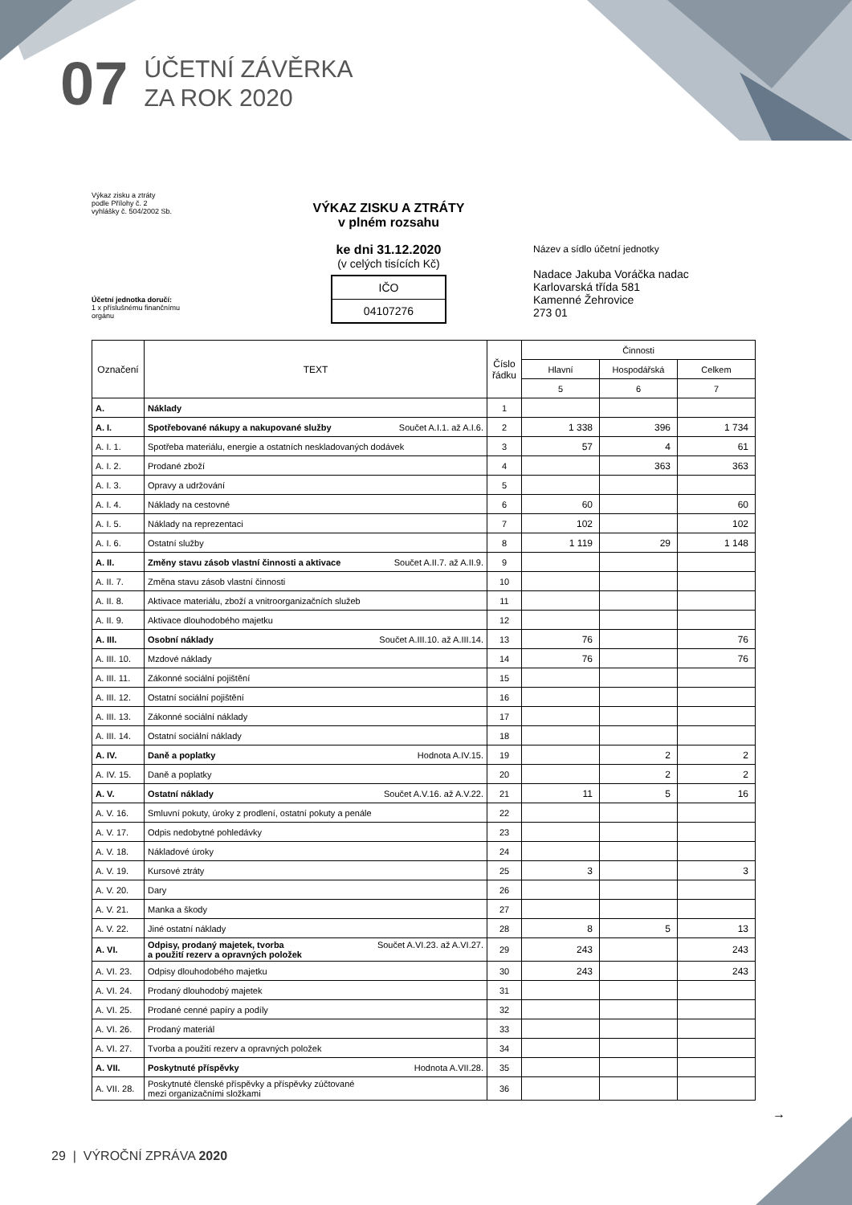07
ÚČETNÍ ZÁVĚRKA
ZA ROK 2020
Výkaz zisku a ztráty
podle Přílohy č. 2
vyhlášky č. 504/2002 Sb.
Účetní jednotka doručí:
1 x příslušnému finančnímu
orgánu
VÝKAZ ZISKU A ZTRÁTY
v plném rozsahu
ke dni 31.12.2020
(v celých tisících Kč)
IČO
04107276
Název a sídlo účetní jednotky
Nadace Jakuba Voráčka nadac
Karlovarská třída 581
Kamenné Žehrovice
273 01
| Označení | TEXT | Číslo řádku | Činnosti | | |
| --- | --- | --- | --- | --- | --- |
| | | | Hlavní | Hospodářská | Celkem |
| | | | 5 | 6 | 7 |
| A. | Náklady | 1 | | | |
| A. I. | Spotřebované nákupy a nakupované služby Součet A.I.1. až A.I.6. | 2 | 1 338 | 396 | 1 734 |
| A. I. 1. | Spotřeba materiálu, energie a ostatních neskladovaných dodávek | 3 | 57 | 4 | 61 |
| A. I. 2. | Prodané zboží | 4 | | 363 | 363 |
| A. I. 3. | Opravy a udržování | 5 | | | |
| A. I. 4. | Náklady na cestovné | 6 | 60 | | 60 |
| A. I. 5. | Náklady na reprezentaci | 7 | 102 | | 102 |
| A. I. 6. | Ostatní služby | 8 | 1 119 | 29 | 1 148 |
| A. II. | Změny stavu zásob vlastní činnosti a aktivace Součet A.II.7. až A.II.9. | 9 | | | |
| A. II. 7. | Změna stavu zásob vlastní činnosti | 10 | | | |
| A. II. 8. | Aktivace materiálu, zboží a vnitroorganizačních služeb | 11 | | | |
| A. II. 9. | Aktivace dlouhodobého majetku | 12 | | | |
| A. III. | Osobní náklady Součet A.III.10. až A.III.14. | 13 | 76 | | 76 |
| A. III. 10. | Mzdové náklady | 14 | 76 | | 76 |
| A. III. 11. | Zákonné sociální pojištění | 15 | | | |
| A. III. 12. | Ostatní sociální pojištění | 16 | | | |
| A. III. 13. | Zákonné sociální náklady | 17 | | | |
| A. III. 14. | Ostatní sociální náklady | 18 | | | |
| A. IV. | Daně a poplatky Hodnota A.IV.15. | 19 | | 2 | 2 |
| A. IV. 15. | Daně a poplatky | 20 | | 2 | 2 |
| A. V. | Ostatní náklady Součet A.V.16. až A.V.22. | 21 | 11 | 5 | 16 |
| A. V. 16. | Smluvní pokuty, úroky z prodlení, ostatní pokuty a penále | 22 | | | |
| A. V. 17. | Odpis nedobytné pohledávky | 23 | | | |
| A. V. 18. | Nákladové úroky | 24 | | | |
| A. V. 19. | Kursové ztráty | 25 | 3 | | 3 |
| A. V. 20. | Dary | 26 | | | |
| A. V. 21. | Manka a škody | 27 | | | |
| A. V. 22. | Jiné ostatní náklady | 28 | 8 | 5 | 13 |
| A. VI. | Součet A.VI.23. až A.VI.27. Odpisy, prodaný majetek, tvorba a použití rezerv a opravných položek | 29 | 243 | | 243 |
| A. VI. 23. | Odpisy dlouhodobého majetku | 30 | 243 | | 243 |
| A. VI. 24. | Prodaný dlouhodobý majetek | 31 | | | |
| A. VI. 25. | Prodané cenné papíry a podíly | 32 | | | |
| A. VI. 26. | Prodaný materiál | 33 | | | |
| A. VI. 27. | Tvorba a použití rezerv a opravných položek | 34 | | | |
| A. VII. | Poskytnuté příspěvky Hodnota A.VII.28. | 35 | | | |
| A. VII. 28. | Poskytnuté členské příspěvky a příspěvky zúčtované mezi organizačními složkami | 36 | | | |
→
29 | VÝROČNÍ ZPRÁVA 2020